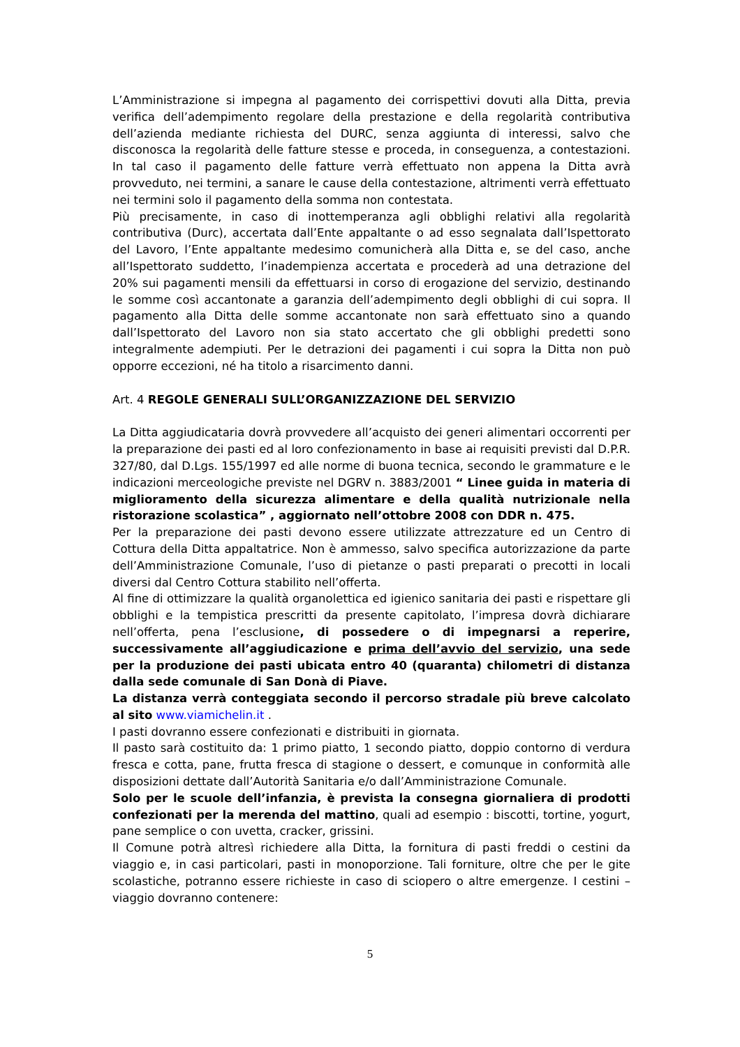L’Amministrazione si impegna al pagamento dei corrispettivi dovuti alla Ditta, previa verifica dell’adempimento regolare della prestazione e della regolarità contributiva dell’azienda mediante richiesta del DURC, senza aggiunta di interessi, salvo che disconosca la regolarità delle fatture stesse e proceda, in conseguenza, a contestazioni. In tal caso il pagamento delle fatture verrà effettuato non appena la Ditta avrà provveduto, nei termini, a sanare le cause della contestazione, altrimenti verrà effettuato nei termini solo il pagamento della somma non contestata.
Più precisamente, in caso di inottemperanza agli obblighi relativi alla regolarità contributiva (Durc), accertata dall’Ente appaltante o ad esso segnalata dall’Ispettorato del Lavoro, l’Ente appaltante medesimo comunicherà alla Ditta e, se del caso, anche all’Ispettorato suddetto, l’inadempienza accertata e procederà ad una detrazione del 20% sui pagamenti mensili da effettuarsi in corso di erogazione del servizio, destinando le somme così accantonate a garanzia dell’adempimento degli obblighi di cui sopra. Il pagamento alla Ditta delle somme accantonate non sarà effettuato sino a quando dall’Ispettorato del Lavoro non sia stato accertato che gli obblighi predetti sono integralmente adempiuti. Per le detrazioni dei pagamenti i cui sopra la Ditta non può opporre eccezioni, né ha titolo a risarcimento danni.
Art. 4 REGOLE GENERALI SULL’ORGANIZZAZIONE DEL SERVIZIO
La Ditta aggiudicataria dovrà provvedere all’acquisto dei generi alimentari occorrenti per la preparazione dei pasti ed al loro confezionamento in base ai requisiti previsti dal D.P.R. 327/80, dal D.Lgs. 155/1997 ed alle norme di buona tecnica, secondo le grammature e le indicazioni merceologiche previste nel DGRV n. 3883/2001 “ Linee guida in materia di miglioramento della sicurezza alimentare e della qualità nutrizionale nella ristorazione scolastica” , aggiornato nell’ottobre 2008 con DDR n. 475.
Per la preparazione dei pasti devono essere utilizzate attrezzature ed un Centro di Cottura della Ditta appaltatrice. Non è ammesso, salvo specifica autorizzazione da parte dell’Amministrazione Comunale, l’uso di pietanze o pasti preparati o precotti in locali diversi dal Centro Cottura stabilito nell’offerta.
Al fine di ottimizzare la qualità organolettica ed igienico sanitaria dei pasti e rispettare gli obblighi e la tempistica prescritti da presente capitolato, l’impresa dovrà dichiarare nell’offerta, pena l’esclusione, di possedere o di impegnarsi a reperire, successivamente all’aggiudicazione e prima dell’avvio del servizio, una sede per la produzione dei pasti ubicata entro 40 (quaranta) chilometri di distanza dalla sede comunale di San Donà di Piave.
La distanza verrà conteggiata secondo il percorso stradale più breve calcolato al sito www.viamichelin.it .
I pasti dovranno essere confezionati e distribuiti in giornata.
Il pasto sarà costituito da: 1 primo piatto, 1 secondo piatto, doppio contorno di verdura fresca e cotta, pane, frutta fresca di stagione o dessert, e comunque in conformità alle disposizioni dettate dall’Autorità Sanitaria e/o dall’Amministrazione Comunale.
Solo per le scuole dell’infanzia, è prevista la consegna giornaliera di prodotti confezionati per la merenda del mattino, quali ad esempio : biscotti, tortine, yogurt, pane semplice o con uvetta, cracker, grissini.
Il Comune potrà altresì richiedere alla Ditta, la fornitura di pasti freddi o cestini da viaggio e, in casi particolari, pasti in monoporzione. Tali forniture, oltre che per le gite scolastiche, potranno essere richieste in caso di sciopero o altre emergenze. I cestini – viaggio dovranno contenere:
5